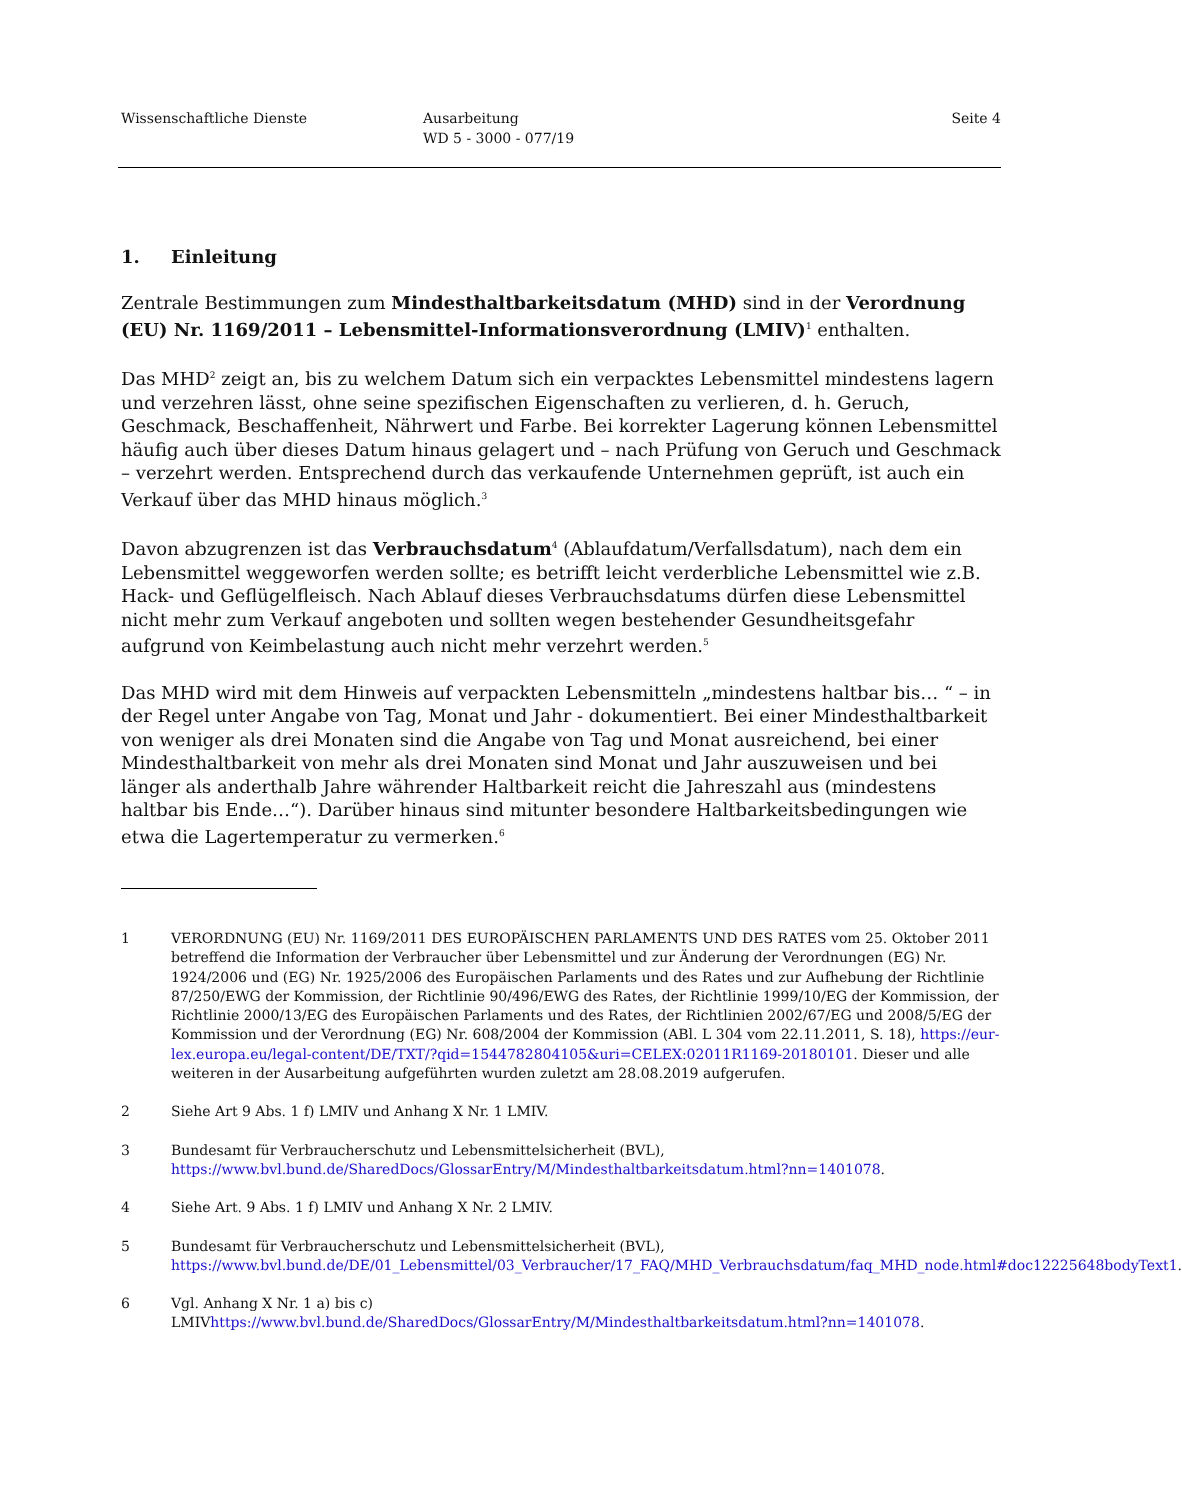Wissenschaftliche Dienste Ausarbeitung
WD 5 - 3000 - 077/19
Seite 4
1. Einleitung
Zentrale Bestimmungen zum Mindesthaltbarkeitsdatum (MHD) sind in der Verordnung (EU) Nr. 1169/2011 – Lebensmittel-Informationsverordnung (LMIV)<sup>1</sup> enthalten.
Das MHD<sup>2</sup> zeigt an, bis zu welchem Datum sich ein verpacktes Lebensmittel mindestens lagern und verzehren lässt, ohne seine spezifischen Eigenschaften zu verlieren, d. h. Geruch, Geschmack, Beschaffenheit, Nährwert und Farbe. Bei korrekter Lagerung können Lebensmittel häufig auch über dieses Datum hinaus gelagert und – nach Prüfung von Geruch und Geschmack – verzehrt werden. Entsprechend durch das verkaufende Unternehmen geprüft, ist auch ein Verkauf über das MHD hinaus möglich.<sup>3</sup>
Davon abzugrenzen ist das Verbrauchsdatum<sup>4</sup> (Ablaufdatum/Verfallsdatum), nach dem ein Lebensmittel weggeworfen werden sollte; es betrifft leicht verderbliche Lebensmittel wie z.B. Hack- und Geflügelfleisch. Nach Ablauf dieses Verbrauchsdatums dürfen diese Lebensmittel nicht mehr zum Verkauf angeboten und sollten wegen bestehender Gesundheitsgefahr aufgrund von Keimbelastung auch nicht mehr verzehrt werden.<sup>5</sup>
Das MHD wird mit dem Hinweis auf verpackten Lebensmitteln „mindestens haltbar bis… “ – in der Regel unter Angabe von Tag, Monat und Jahr - dokumentiert. Bei einer Mindesthaltbarkeit von weniger als drei Monaten sind die Angabe von Tag und Monat ausreichend, bei einer Mindesthaltbarkeit von mehr als drei Monaten sind Monat und Jahr auszuweisen und bei länger als anderthalb Jahre währender Haltbarkeit reicht die Jahreszahl aus (mindestens haltbar bis Ende…“). Darüber hinaus sind mitunter besondere Haltbarkeitsbedingungen wie etwa die Lagertemperatur zu vermerken.<sup>6</sup>
1 VERORDNUNG (EU) Nr. 1169/2011 DES EUROPÄISCHEN PARLAMENTS UND DES RATES vom 25. Oktober 2011 betreffend die Information der Verbraucher über Lebensmittel und zur Änderung der Verordnungen (EG) Nr. 1924/2006 und (EG) Nr. 1925/2006 des Europäischen Parlaments und des Rates und zur Aufhebung der Richtlinie 87/250/EWG der Kommission, der Richtlinie 90/496/EWG des Rates, der Richtlinie 1999/10/EG der Kommission, der Richtlinie 2000/13/EG des Europäischen Parlaments und des Rates, der Richtlinien 2002/67/EG und 2008/5/EG der Kommission und der Verordnung (EG) Nr. 608/2004 der Kommission (ABl. L 304 vom 22.11.2011, S. 18), https://eur-lex.europa.eu/legal-content/DE/TXT/?qid=1544782804105&uri=CELEX:02011R1169-20180101. Dieser und alle weiteren in der Ausarbeitung aufgeführten wurden zuletzt am 28.08.2019 aufgerufen.
2 Siehe Art 9 Abs. 1 f) LMIV und Anhang X Nr. 1 LMIV.
3 Bundesamt für Verbraucherschutz und Lebensmittelsicherheit (BVL), https://www.bvl.bund.de/SharedDocs/GlossarEntry/M/Mindesthaltbarkeitsdatum.html?nn=1401078.
4 Siehe Art. 9 Abs. 1 f) LMIV und Anhang X Nr. 2 LMIV.
5 Bundesamt für Verbraucherschutz und Lebensmittelsicherheit (BVL), https://www.bvl.bund.de/DE/01_Lebensmittel/03_Verbraucher/17_FAQ/MHD_Verbrauchsdatum/faq_MHD_node.html#doc12225648bodyText1.
6 Vgl. Anhang X Nr. 1 a) bis c) LMIVhttps://www.bvl.bund.de/SharedDocs/GlossarEntry/M/Mindesthaltbarkeitsdatum.html?nn=1401078.